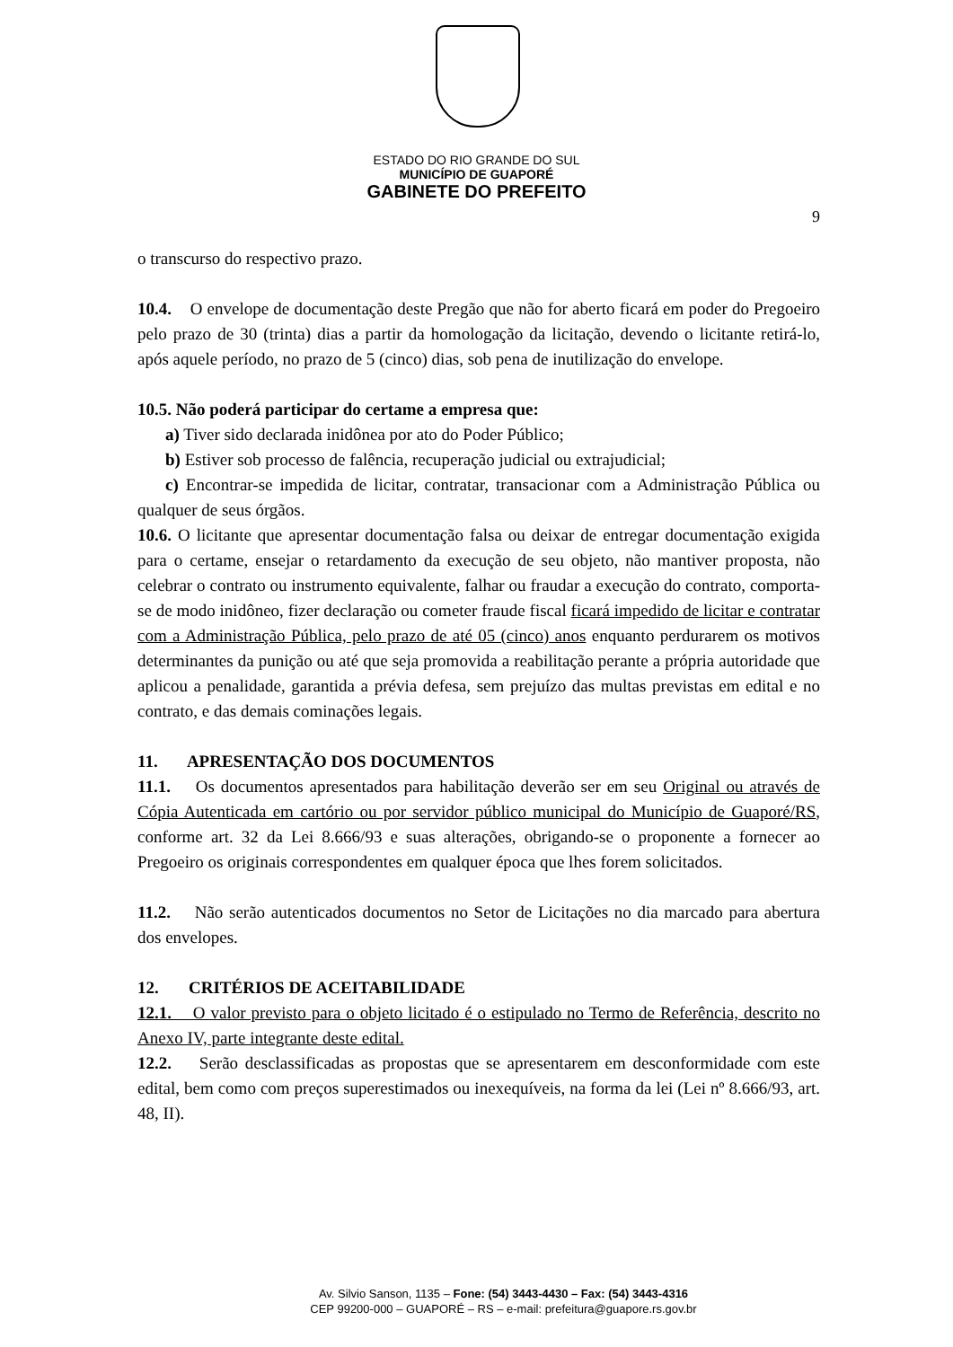ESTADO DO RIO GRANDE DO SUL
MUNICÍPIO DE GUAPORÉ
GABINETE DO PREFEITO
9
o transcurso do respectivo prazo.
10.4. O envelope de documentação deste Pregão que não for aberto ficará em poder do Pregoeiro pelo prazo de 30 (trinta) dias a partir da homologação da licitação, devendo o licitante retirá-lo, após aquele período, no prazo de 5 (cinco) dias, sob pena de inutilização do envelope.
10.5. Não poderá participar do certame a empresa que:
a) Tiver sido declarada inidônea por ato do Poder Público;
b) Estiver sob processo de falência, recuperação judicial ou extrajudicial;
c) Encontrar-se impedida de licitar, contratar, transacionar com a Administração Pública ou qualquer de seus órgãos.
10.6. O licitante que apresentar documentação falsa ou deixar de entregar documentação exigida para o certame, ensejar o retardamento da execução de seu objeto, não mantiver proposta, não celebrar o contrato ou instrumento equivalente, falhar ou fraudar a execução do contrato, comporta-se de modo inidôneo, fizer declaração ou cometer fraude fiscal ficará impedido de licitar e contratar com a Administração Pública, pelo prazo de até 05 (cinco) anos enquanto perdurarem os motivos determinantes da punição ou até que seja promovida a reabilitação perante a própria autoridade que aplicou a penalidade, garantida a prévia defesa, sem prejuízo das multas previstas em edital e no contrato, e das demais cominações legais.
11. APRESENTAÇÃO DOS DOCUMENTOS
11.1. Os documentos apresentados para habilitação deverão ser em seu Original ou através de Cópia Autenticada em cartório ou por servidor público municipal do Município de Guaporé/RS, conforme art. 32 da Lei 8.666/93 e suas alterações, obrigando-se o proponente a fornecer ao Pregoeiro os originais correspondentes em qualquer época que lhes forem solicitados.
11.2. Não serão autenticados documentos no Setor de Licitações no dia marcado para abertura dos envelopes.
12. CRITÉRIOS DE ACEITABILIDADE
12.1. O valor previsto para o objeto licitado é o estipulado no Termo de Referência, descrito no Anexo IV, parte integrante deste edital.
12.2. Serão desclassificadas as propostas que se apresentarem em desconformidade com este edital, bem como com preços superestimados ou inexequíveis, na forma da lei (Lei nº 8.666/93, art. 48, II).
Av. Silvio Sanson, 1135 – Fone: (54) 3443-4430 – Fax: (54) 3443-4316
CEP 99200-000 – GUAPORÉ – RS – e-mail: prefeitura@guapore.rs.gov.br